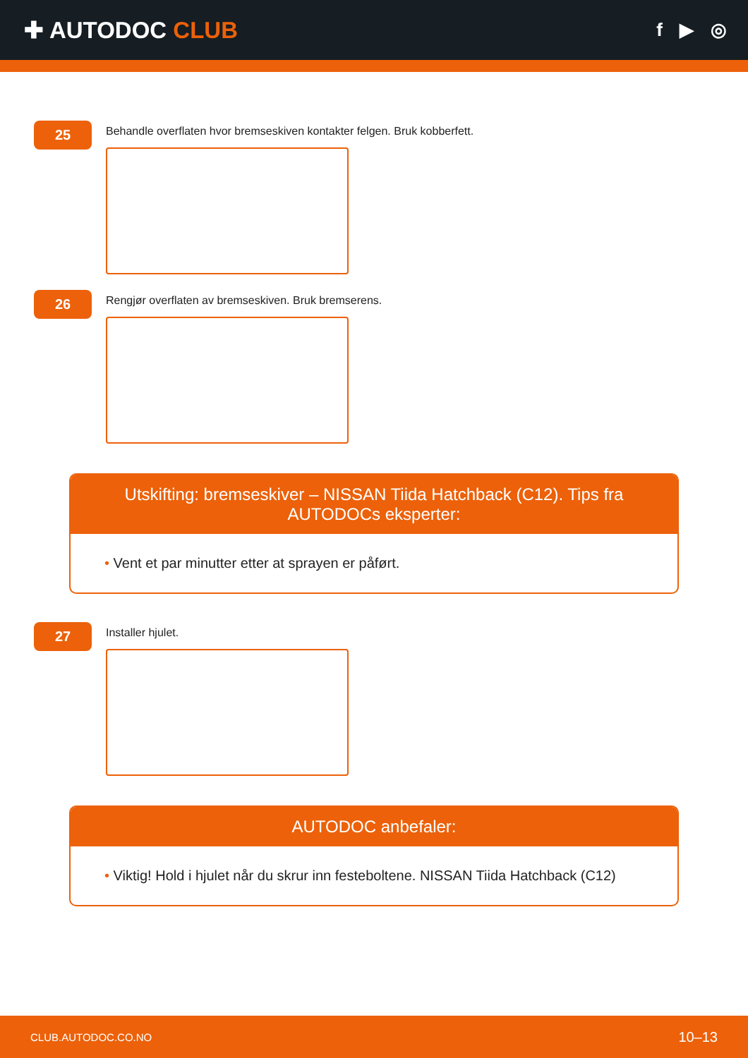✚ AUTODOC CLUB
f ▶ ◎
25
Behandle overflaten hvor bremseskiven kontakter felgen. Bruk kobberfett.
26
Rengjør overflaten av bremseskiven. Bruk bremserens.
Utskifting: bremseskiver – NISSAN Tiida Hatchback (C12). Tips fra AUTODOCs eksperter:
• Vent et par minutter etter at sprayen er påført.
27
Installer hjulet.
AUTODOC anbefaler:
• Viktig! Hold i hjulet når du skrur inn festeboltene. NISSAN Tiida Hatchback (C12)
CLUB.AUTODOC.CO.NO 10–13